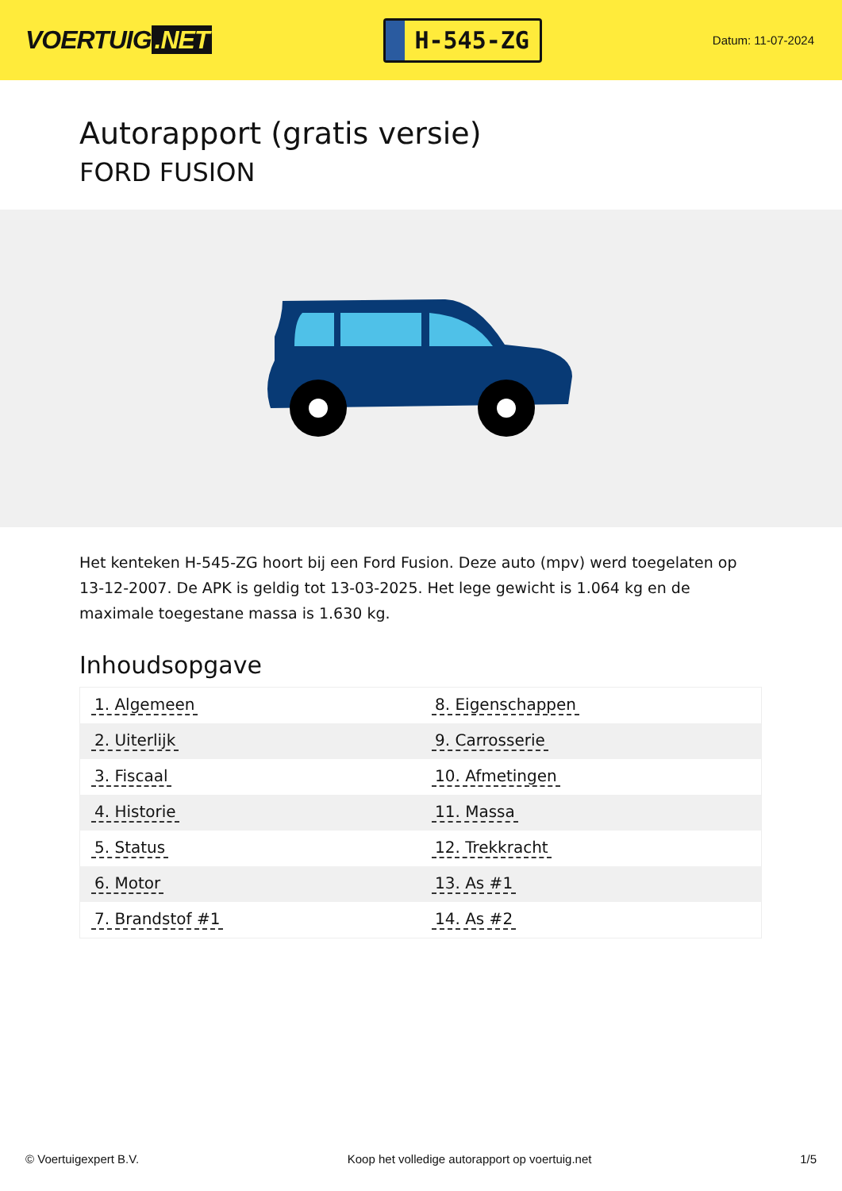VOERTUIG.NET
H-545-ZG
Datum: 11-07-2024
Autorapport (gratis versie)
FORD FUSION
Het kenteken H-545-ZG hoort bij een Ford Fusion. Deze auto (mpv) werd toegelaten op 13-12-2007. De APK is geldig tot 13-03-2025. Het lege gewicht is 1.064 kg en de maximale toegestane massa is 1.630 kg.
Inhoudsopgave
| 1. Algemeen | 8. Eigenschappen |
| 2. Uiterlijk | 9. Carrosserie |
| 3. Fiscaal | 10. Afmetingen |
| 4. Historie | 11. Massa |
| 5. Status | 12. Trekkracht |
| 6. Motor | 13. As #1 |
| 7. Brandstof #1 | 14. As #2 |
© Voertuigexpert B.V. Koop het volledige autorapport op voertuig.net
1/5